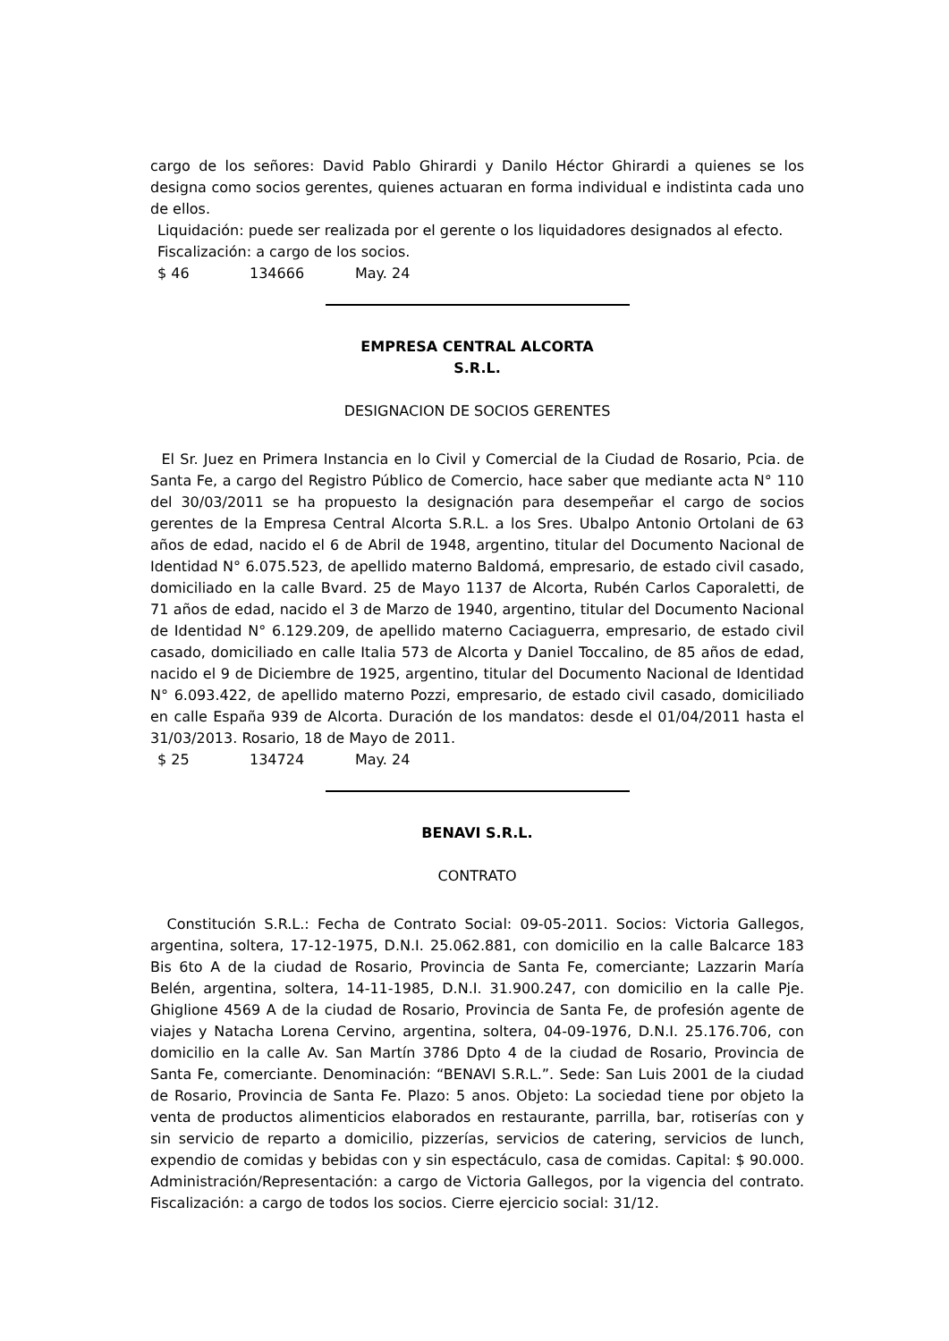cargo de los señores: David Pablo Ghirardi y Danilo Héctor Ghirardi a quienes se los designa como socios gerentes, quienes actuaran en forma individual e indistinta cada uno de ellos.
Liquidación: puede ser realizada por el gerente o los liquidadores designados al efecto.
Fiscalización: a cargo de los socios.
$ 46 134666 May. 24
EMPRESA CENTRAL ALCORTA
S.R.L.
DESIGNACION DE SOCIOS GERENTES
El Sr. Juez en Primera Instancia en lo Civil y Comercial de la Ciudad de Rosario, Pcia. de Santa Fe, a cargo del Registro Público de Comercio, hace saber que mediante acta N° 110 del 30/03/2011 se ha propuesto la designación para desempeñar el cargo de socios gerentes de la Empresa Central Alcorta S.R.L. a los Sres. Ubalpo Antonio Ortolani de 63 años de edad, nacido el 6 de Abril de 1948, argentino, titular del Documento Nacional de Identidad N° 6.075.523, de apellido materno Baldomá, empresario, de estado civil casado, domiciliado en la calle Bvard. 25 de Mayo 1137 de Alcorta, Rubén Carlos Caporaletti, de 71 años de edad, nacido el 3 de Marzo de 1940, argentino, titular del Documento Nacional de Identidad N° 6.129.209, de apellido materno Caciaguerra, empresario, de estado civil casado, domiciliado en calle Italia 573 de Alcorta y Daniel Toccalino, de 85 años de edad, nacido el 9 de Diciembre de 1925, argentino, titular del Documento Nacional de Identidad N° 6.093.422, de apellido materno Pozzi, empresario, de estado civil casado, domiciliado en calle España 939 de Alcorta. Duración de los mandatos: desde el 01/04/2011 hasta el 31/03/2013. Rosario, 18 de Mayo de 2011.
$ 25 134724 May. 24
BENAVI S.R.L.
CONTRATO
Constitución S.R.L.: Fecha de Contrato Social: 09-05-2011. Socios: Victoria Gallegos, argentina, soltera, 17-12-1975, D.N.I. 25.062.881, con domicilio en la calle Balcarce 183 Bis 6to A de la ciudad de Rosario, Provincia de Santa Fe, comerciante; Lazzarin María Belén, argentina, soltera, 14-11-1985, D.N.I. 31.900.247, con domicilio en la calle Pje. Ghiglione 4569 A de la ciudad de Rosario, Provincia de Santa Fe, de profesión agente de viajes y Natacha Lorena Cervino, argentina, soltera, 04-09-1976, D.N.I. 25.176.706, con domicilio en la calle Av. San Martín 3786 Dpto 4 de la ciudad de Rosario, Provincia de Santa Fe, comerciante. Denominación: “BENAVI S.R.L.”. Sede: San Luis 2001 de la ciudad de Rosario, Provincia de Santa Fe. Plazo: 5 anos. Objeto: La sociedad tiene por objeto la venta de productos alimenticios elaborados en restaurante, parrilla, bar, rotiserías con y sin servicio de reparto a domicilio, pizzerías, servicios de catering, servicios de lunch, expendio de comidas y bebidas con y sin espectáculo, casa de comidas. Capital: $ 90.000. Administración/Representación: a cargo de Victoria Gallegos, por la vigencia del contrato. Fiscalización: a cargo de todos los socios. Cierre ejercicio social: 31/12.